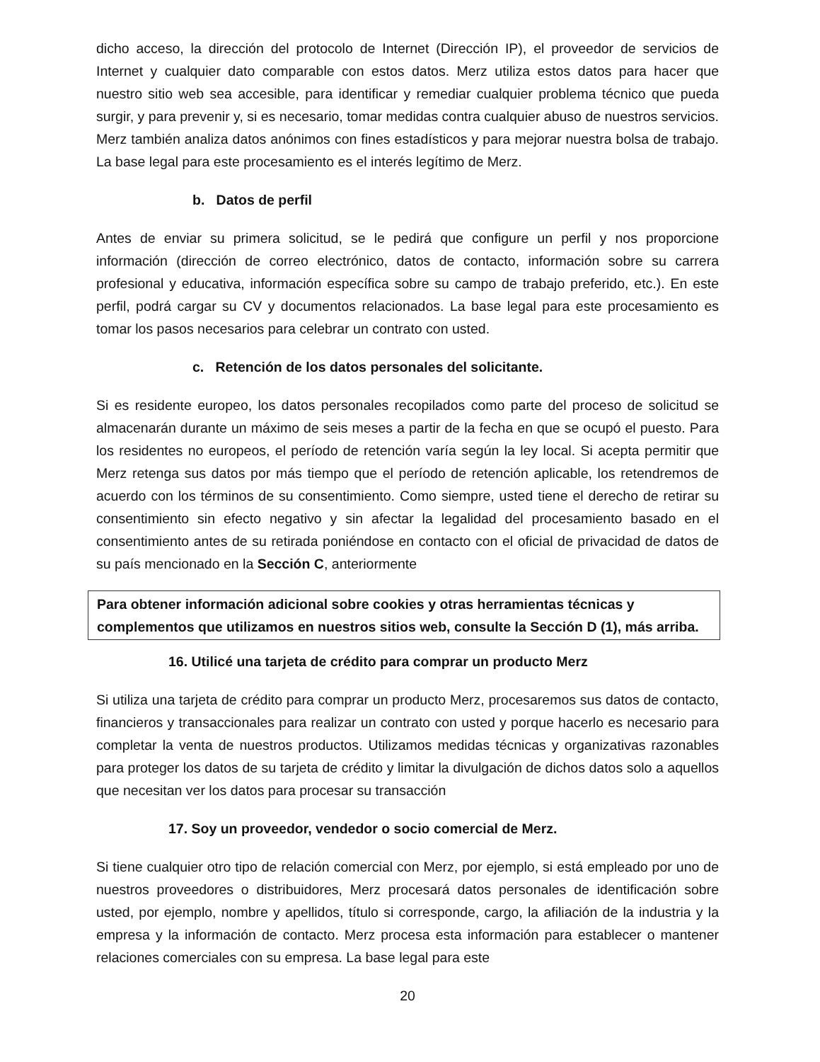dicho acceso, la dirección del protocolo de Internet (Dirección IP), el proveedor de servicios de Internet y cualquier dato comparable con estos datos. Merz utiliza estos datos para hacer que nuestro sitio web sea accesible, para identificar y remediar cualquier problema técnico que pueda surgir, y para prevenir y, si es necesario, tomar medidas contra cualquier abuso de nuestros servicios. Merz también analiza datos anónimos con fines estadísticos y para mejorar nuestra bolsa de trabajo. La base legal para este procesamiento es el interés legítimo de Merz.
b. Datos de perfil
Antes de enviar su primera solicitud, se le pedirá que configure un perfil y nos proporcione información (dirección de correo electrónico, datos de contacto, información sobre su carrera profesional y educativa, información específica sobre su campo de trabajo preferido, etc.). En este perfil, podrá cargar su CV y documentos relacionados. La base legal para este procesamiento es tomar los pasos necesarios para celebrar un contrato con usted.
c. Retención de los datos personales del solicitante.
Si es residente europeo, los datos personales recopilados como parte del proceso de solicitud se almacenarán durante un máximo de seis meses a partir de la fecha en que se ocupó el puesto. Para los residentes no europeos, el período de retención varía según la ley local. Si acepta permitir que Merz retenga sus datos por más tiempo que el período de retención aplicable, los retendremos de acuerdo con los términos de su consentimiento. Como siempre, usted tiene el derecho de retirar su consentimiento sin efecto negativo y sin afectar la legalidad del procesamiento basado en el consentimiento antes de su retirada poniéndose en contacto con el oficial de privacidad de datos de su país mencionado en la Sección C, anteriormente
Para obtener información adicional sobre cookies y otras herramientas técnicas y complementos que utilizamos en nuestros sitios web, consulte la Sección D (1), más arriba.
16. Utilicé una tarjeta de crédito para comprar un producto Merz
Si utiliza una tarjeta de crédito para comprar un producto Merz, procesaremos sus datos de contacto, financieros y transaccionales para realizar un contrato con usted y porque hacerlo es necesario para completar la venta de nuestros productos. Utilizamos medidas técnicas y organizativas razonables para proteger los datos de su tarjeta de crédito y limitar la divulgación de dichos datos solo a aquellos que necesitan ver los datos para procesar su transacción
17. Soy un proveedor, vendedor o socio comercial de Merz.
Si tiene cualquier otro tipo de relación comercial con Merz, por ejemplo, si está empleado por uno de nuestros proveedores o distribuidores, Merz procesará datos personales de identificación sobre usted, por ejemplo, nombre y apellidos, título si corresponde, cargo, la afiliación de la industria y la empresa y la información de contacto. Merz procesa esta información para establecer o mantener relaciones comerciales con su empresa. La base legal para este
20